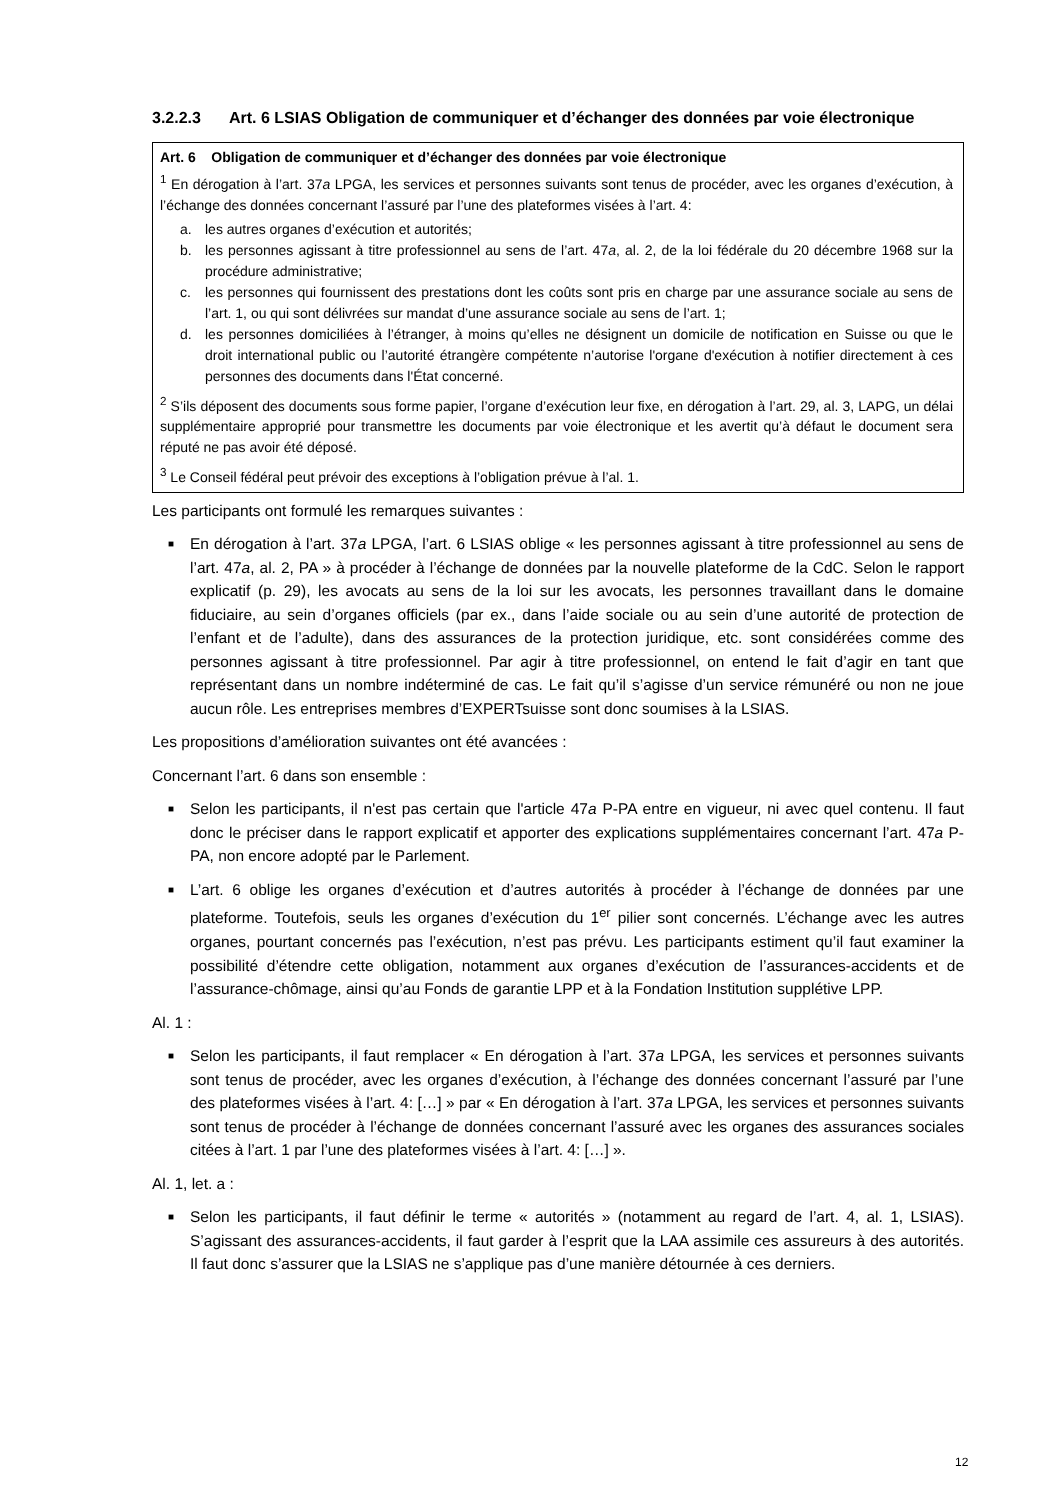3.2.2.3 Art. 6 LSIAS Obligation de communiquer et d’échanger des données par voie électronique
Art. 6 Obligation de communiquer et d’échanger des données par voie électronique
<sup>1</sup> En dérogation à l’art. 37a LPGA, les services et personnes suivants sont tenus de procéder, avec les organes d’exécution, à l’échange des données concernant l’assuré par l’une des plateformes visées à l’art. 4:
a. les autres organes d’exécution et autorités;
b. les personnes agissant à titre professionnel au sens de l’art. 47a, al. 2, de la loi fédérale du 20 décembre 1968 sur la procédure administrative;
c. les personnes qui fournissent des prestations dont les coûts sont pris en charge par une assurance sociale au sens de l’art. 1, ou qui sont délivrées sur mandat d’une assurance sociale au sens de l’art. 1;
d. les personnes domiciliées à l’étranger, à moins qu’elles ne désignent un domicile de notification en Suisse ou que le droit international public ou l’autorité étrangère compétente n’autorise l'organe d'exécution à notifier directement à ces personnes des documents dans l'État concerné.
<sup>2</sup> S’ils déposent des documents sous forme papier, l’organe d’exécution leur fixe, en dérogation à l’art. 29, al. 3, LAPG, un délai supplémentaire approprié pour transmettre les documents par voie électronique et les avertit qu’à défaut le document sera réputé ne pas avoir été déposé.
<sup>3</sup> Le Conseil fédéral peut prévoir des exceptions à l’obligation prévue à l’al. 1.
Les participants ont formulé les remarques suivantes :
■ En dérogation à l’art. 37a LPGA, l’art. 6 LSIAS oblige « les personnes agissant à titre professionnel au sens de l’art. 47a, al. 2, PA » à procéder à l’échange de données par la nouvelle plateforme de la CdC. Selon le rapport explicatif (p. 29), les avocats au sens de la loi sur les avocats, les personnes travaillant dans le domaine fiduciaire, au sein d’organes officiels (par ex., dans l’aide sociale ou au sein d’une autorité de protection de l’enfant et de l’adulte), dans des assurances de la protection juridique, etc. sont considérées comme des personnes agissant à titre professionnel. Par agir à titre professionnel, on entend le fait d’agir en tant que représentant dans un nombre indéterminé de cas. Le fait qu’il s’agisse d’un service rémunéré ou non ne joue aucun rôle. Les entreprises membres d’EXPERTsuisse sont donc soumises à la LSIAS.
Les propositions d’amélioration suivantes ont été avancées :
Concernant l’art. 6 dans son ensemble :
■ Selon les participants, il n'est pas certain que l'article 47a P-PA entre en vigueur, ni avec quel contenu. Il faut donc le préciser dans le rapport explicatif et apporter des explications supplémentaires concernant l’art. 47a P-PA, non encore adopté par le Parlement.
■ L’art. 6 oblige les organes d’exécution et d’autres autorités à procéder à l’échange de données par une plateforme. Toutefois, seuls les organes d’exécution du 1<sup>er</sup> pilier sont concernés. L’échange avec les autres organes, pourtant concernés pas l’exécution, n’est pas prévu. Les participants estiment qu’il faut examiner la possibilité d’étendre cette obligation, notamment aux organes d’exécution de l’assurances-accidents et de l’assurance-chômage, ainsi qu’au Fonds de garantie LPP et à la Fondation Institution supplétive LPP.
Al. 1 :
■ Selon les participants, il faut remplacer « En dérogation à l’art. 37a LPGA, les services et personnes suivants sont tenus de procéder, avec les organes d’exécution, à l’échange des données concernant l’assuré par l’une des plateformes visées à l’art. 4: […] » par « En dérogation à l’art. 37a LPGA, les services et personnes suivants sont tenus de procéder à l’échange de données concernant l’assuré avec les organes des assurances sociales citées à l’art. 1 par l’une des plateformes visées à l’art. 4: […] ».
Al. 1, let. a :
■ Selon les participants, il faut définir le terme « autorités » (notamment au regard de l’art. 4, al. 1, LSIAS). S’agissant des assurances-accidents, il faut garder à l’esprit que la LAA assimile ces assureurs à des autorités. Il faut donc s’assurer que la LSIAS ne s’applique pas d’une manière détournée à ces derniers.
12